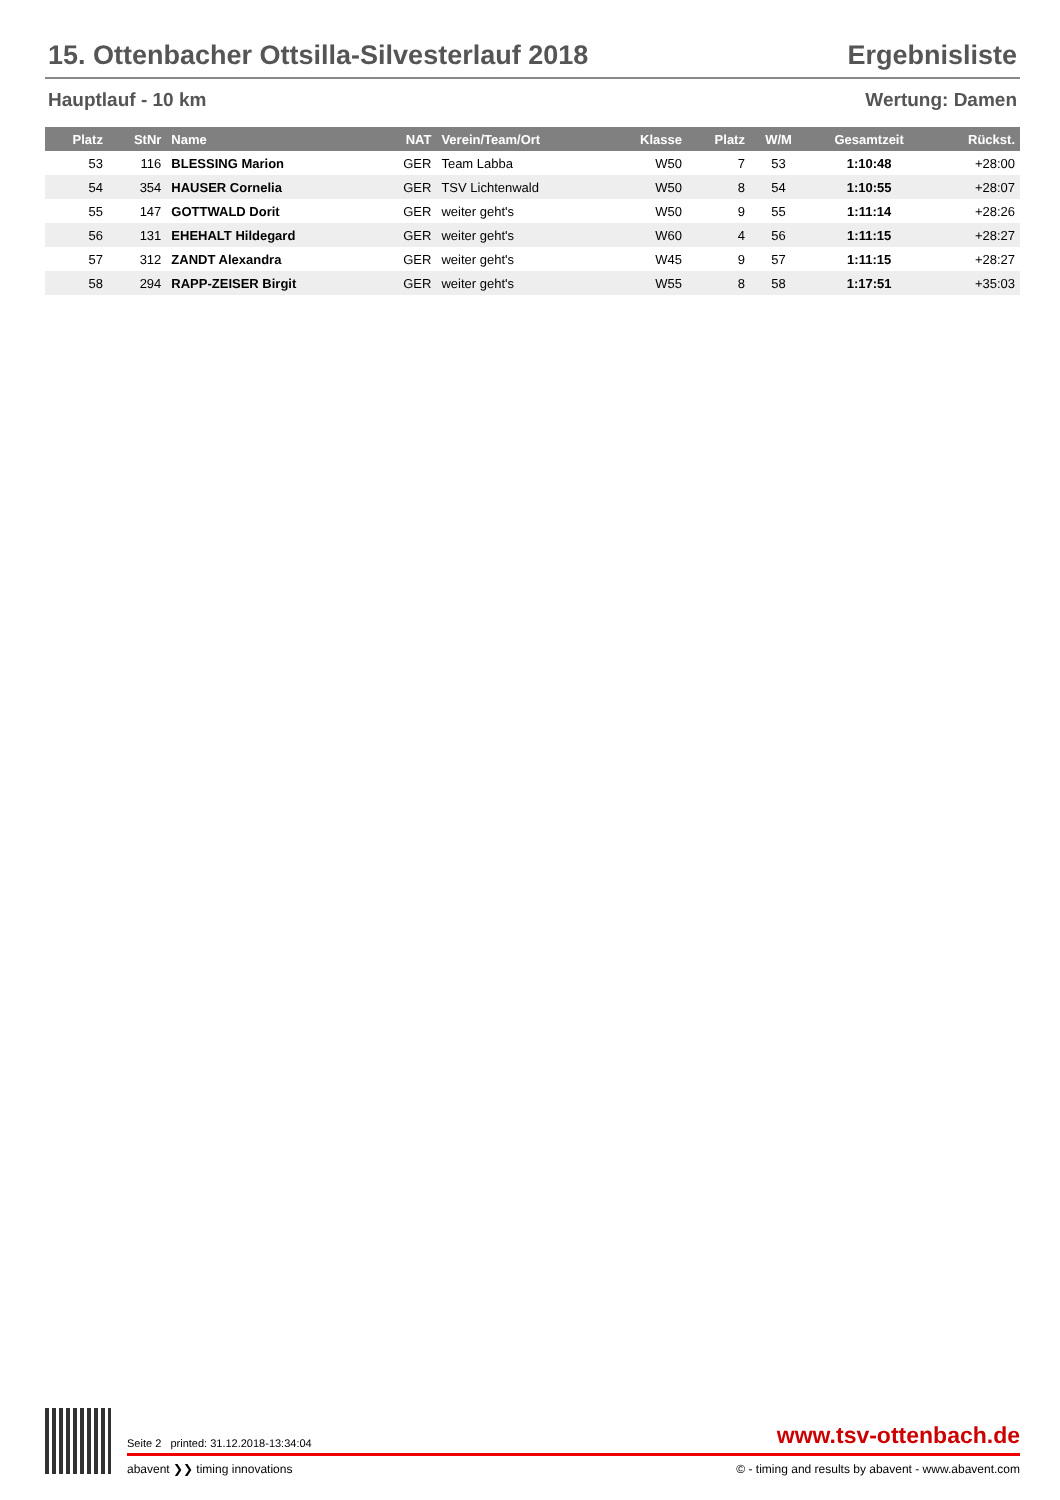15. Ottenbacher Ottsilla-Silvesterlauf 2018 Ergebnisliste
Hauptlauf - 10 km Wertung: Damen
| Platz | StNr | Name | NAT | Verein/Team/Ort | Klasse | Platz | W/M | Gesamtzeit | Rückst. |
| --- | --- | --- | --- | --- | --- | --- | --- | --- | --- |
| 53 | 116 | BLESSING Marion | GER | Team Labba | W50 | 7 | 53 | 1:10:48 | +28:00 |
| 54 | 354 | HAUSER Cornelia | GER | TSV Lichtenwald | W50 | 8 | 54 | 1:10:55 | +28:07 |
| 55 | 147 | GOTTWALD Dorit | GER | weiter geht's | W50 | 9 | 55 | 1:11:14 | +28:26 |
| 56 | 131 | EHEHALT Hildegard | GER | weiter geht's | W60 | 4 | 56 | 1:11:15 | +28:27 |
| 57 | 312 | ZANDT Alexandra | GER | weiter geht's | W45 | 9 | 57 | 1:11:15 | +28:27 |
| 58 | 294 | RAPP-ZEISER Birgit | GER | weiter geht's | W55 | 8 | 58 | 1:17:51 | +35:03 |
Seite 2 printed: 31.12.2018-13:34:04 www.tsv-ottenbach.de
abavent ❯❯ timing innovations © - timing and results by abavent - www.abavent.com